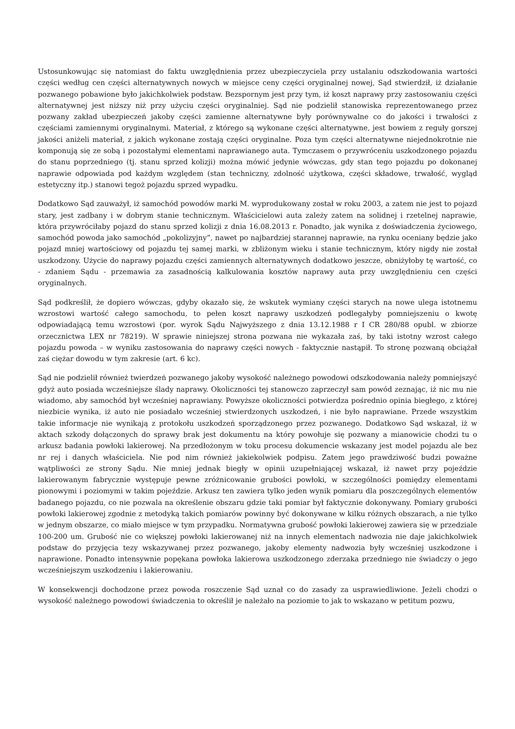Ustosunkowując się natomiast do faktu uwzględnienia przez ubezpieczyciela przy ustalaniu odszkodowania wartości części według cen części alternatywnych nowych w miejsce ceny części oryginalnej nowej, Sąd stwierdził, iż działanie pozwanego pobawione było jakichkolwiek podstaw. Bezspornym jest przy tym, iż koszt naprawy przy zastosowaniu części alternatywnej jest niższy niż przy użyciu części oryginalniej. Sąd nie podzielił stanowiska reprezentowanego przez pozwany zakład ubezpieczeń jakoby części zamienne alternatywne były porównywalne co do jakości i trwałości z częściami zamiennymi oryginalnymi. Materiał, z którego są wykonane części alternatywne, jest bowiem z reguły gorszej jakości aniżeli materiał, z jakich wykonane zostają części oryginalne. Poza tym części alternatywne niejednokrotnie nie komponują się ze sobą i pozostałymi elementami naprawianego auta. Tymczasem o przywróceniu uszkodzonego pojazdu do stanu poprzedniego (tj. stanu sprzed kolizji) można mówić jedynie wówczas, gdy stan tego pojazdu po dokonanej naprawie odpowiada pod każdym względem (stan techniczny, zdolność użytkowa, części składowe, trwałość, wygląd estetyczny itp.) stanowi tegoż pojazdu sprzed wypadku.
Dodatkowo Sąd zauważył, iż samochód powodów marki M. wyprodukowany został w roku 2003, a zatem nie jest to pojazd stary, jest zadbany i w dobrym stanie technicznym. Właścicielowi auta zależy zatem na solidnej i rzetelnej naprawie, która przywróciłaby pojazd do stanu sprzed kolizji z dnia 16.08.2013 r. Ponadto, jak wynika z doświadczenia życiowego, samochód powoda jako samochód „pokolizyjny”, nawet po najbardziej starannej naprawie, na rynku oceniany będzie jako pojazd mniej wartościowy od pojazdu tej samej marki, w zbliżonym wieku i stanie technicznym, który nigdy nie został uszkodzony. Użycie do naprawy pojazdu części zamiennych alternatywnych dodatkowo jeszcze, obniżyłoby tę wartość, co - zdaniem Sądu - przemawia za zasadnością kalkulowania kosztów naprawy auta przy uwzględnieniu cen części oryginalnych.
Sąd podkreślił, że dopiero wówczas, gdyby okazało się, że wskutek wymiany części starych na nowe ulega istotnemu wzrostowi wartość całego samochodu, to pełen koszt naprawy uszkodzeń podlegałyby pomniejszeniu o kwotę odpowiadającą temu wzrostowi (por. wyrok Sądu Najwyższego z dnia 13.12.1988 r I CR 280/88 opubl. w zbiorze orzecznictwa LEX nr 78219). W sprawie niniejszej strona pozwana nie wykazała zaś, by taki istotny wzrost całego pojazdu powoda – w wyniku zastosowania do naprawy części nowych - faktycznie nastąpił. To stronę pozwaną obciążał zaś ciężar dowodu w tym zakresie (art. 6 kc).
Sąd nie podzielił również twierdzeń pozwanego jakoby wysokość należnego powodowi odszkodowania należy pomniejszyć gdyż auto posiada wcześniejsze ślady naprawy. Okoliczności tej stanowczo zaprzeczył sam powód zeznając, iż nic mu nie wiadomo, aby samochód był wcześniej naprawiany. Powyższe okoliczności potwierdza pośrednio opinia biegłego, z której niezbicie wynika, iż auto nie posiadało wcześniej stwierdzonych uszkodzeń, i nie było naprawiane. Przede wszystkim takie informacje nie wynikają z protokołu uszkodzeń sporządzonego przez pozwanego. Dodatkowo Sąd wskazał, iż w aktach szkody dołączonych do sprawy brak jest dokumentu na który powołuje się pozwany a mianowicie chodzi tu o arkusz badania powłoki lakierowej. Na przedłożonym w toku procesu dokumencie wskazany jest model pojazdu ale bez nr rej i danych właściciela. Nie pod nim również jakiekolwiek podpisu. Zatem jego prawdziwość budzi poważne wątpliwości ze strony Sądu. Nie mniej jednak biegły w opinii uzupełniającej wskazał, iż nawet przy pojeździe lakierowanym fabrycznie występuje pewne zróżnicowanie grubości powłoki, w szczególności pomiędzy elementami pionowymi i poziomymi w takim pojeździe. Arkusz ten zawiera tylko jeden wynik pomiaru dla poszczególnych elementów badanego pojazdu, co nie pozwala na określenie obszaru gdzie taki pomiar był faktycznie dokonywany. Pomiary grubości powłoki lakierowej zgodnie z metodyką takich pomiarów powinny być dokonywane w kilku różnych obszarach, a nie tylko w jednym obszarze, co miało miejsce w tym przypadku. Normatywna grubość powłoki lakierowej zawiera się w przedziale 100-200 um. Grubość nie co większej powłoki lakierowanej niż na innych elementach nadwozia nie daje jakichkolwiek podstaw do przyjęcia tezy wskazywanej przez pozwanego, jakoby elementy nadwozia były wcześniej uszkodzone i naprawione. Ponadto intensywnie popękana powłoka lakierowa uszkodzonego zderzaka przedniego nie świadczy o jego wcześniejszym uszkodzeniu i lakierowaniu.
W konsekwencji dochodzone przez powoda roszczenie Sąd uznał co do zasady za usprawiedliwione. Jeżeli chodzi o wysokość należnego powodowi świadczenia to określił je należało na poziomie to jak to wskazano w petitum pozwu,